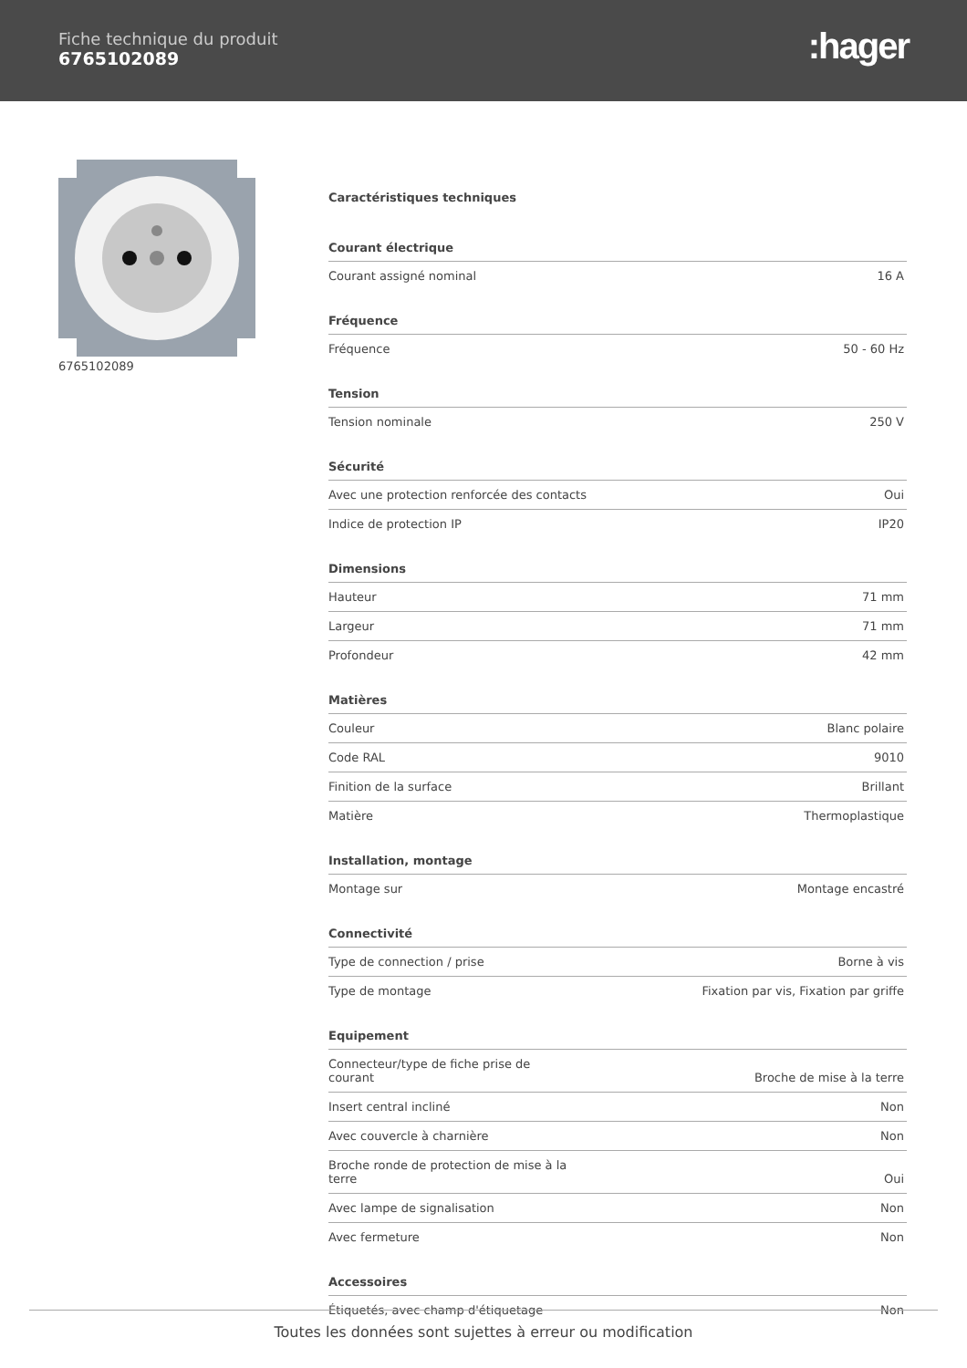Fiche technique du produit
6765102089
:hager
6765102089
Caractéristiques techniques
Courant électrique
| Courant assigné nominal | 16 A |
Fréquence
| Fréquence | 50 - 60 Hz |
Tension
| Tension nominale | 250 V |
Sécurité
| Avec une protection renforcée des contacts | Oui |
| Indice de protection IP | IP20 |
Dimensions
| Hauteur | 71 mm |
| Largeur | 71 mm |
| Profondeur | 42 mm |
Matières
| Couleur | Blanc polaire |
| Code RAL | 9010 |
| Finition de la surface | Brillant |
| Matière | Thermoplastique |
Installation, montage
| Montage sur | Montage encastré |
Connectivité
| Type de connection / prise | Borne à vis |
| Type de montage | Fixation par vis, Fixation par griffe |
Equipement
| Connecteur/type de fiche prise de courant | Broche de mise à la terre |
| Insert central incliné | Non |
| Avec couvercle à charnière | Non |
| Broche ronde de protection de mise à la terre | Oui |
| Avec lampe de signalisation | Non |
| Avec fermeture | Non |
Accessoires
| Étiquetés, avec champ d'étiquetage | Non |
Toutes les données sont sujettes à erreur ou modification